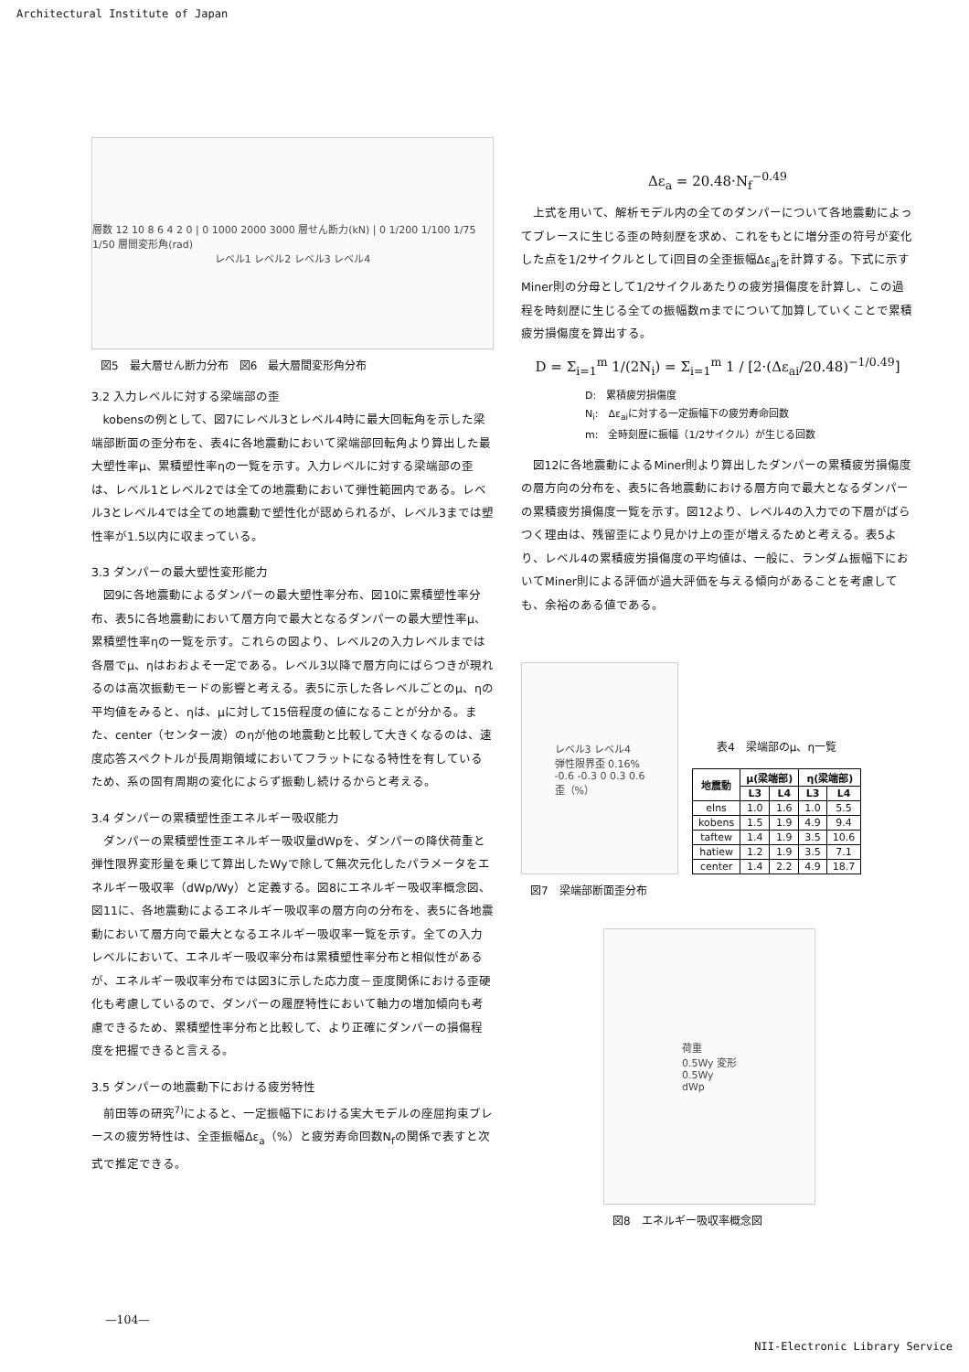Architectural Institute of Japan
層数 12 10 8 6 4 2 0 | 0 1000 2000 3000 層せん断力(kN) | 0 1/200 1/100 1/75 1/50 層間変形角(rad)
レベル1 レベル2 レベル3 レベル4
図5　最大層せん断力分布　図6　最大層間変形角分布
3.2 入力レベルに対する梁端部の歪
kobensの例として、図7にレベル3とレベル4時に最大回転角を示した梁端部断面の歪分布を、表4に各地震動において梁端部回転角より算出した最大塑性率μ、累積塑性率ηの一覧を示す。入力レベルに対する梁端部の歪は、レベル1とレベル2では全ての地震動において弾性範囲内である。レベル3とレベル4では全ての地震動で塑性化が認められるが、レベル3までは塑性率が1.5以内に収まっている。
3.3 ダンパーの最大塑性変形能力
図9に各地震動によるダンパーの最大塑性率分布、図10に累積塑性率分布、表5に各地震動において層方向で最大となるダンパーの最大塑性率μ、累積塑性率ηの一覧を示す。これらの図より、レベル2の入力レベルまでは各層でμ、ηはおおよそ一定である。レベル3以降で層方向にばらつきが現れるのは高次振動モードの影響と考える。表5に示した各レベルごとのμ、ηの平均値をみると、ηは、μに対して15倍程度の値になることが分かる。また、center（センター波）のηが他の地震動と比較して大きくなるのは、速度応答スペクトルが長周期領域においてフラットになる特性を有しているため、系の固有周期の変化によらず振動し続けるからと考える。
3.4 ダンパーの累積塑性歪エネルギー吸収能力
ダンパーの累積塑性歪エネルギー吸収量dWpを、ダンパーの降伏荷重と弾性限界変形量を乗じて算出したWyで除して無次元化したパラメータをエネルギー吸収率（dWp/Wy）と定義する。図8にエネルギー吸収率概念図、図11に、各地震動によるエネルギー吸収率の層方向の分布を、表5に各地震動において層方向で最大となるエネルギー吸収率一覧を示す。全ての入力レベルにおいて、エネルギー吸収率分布は累積塑性率分布と相似性があるが、エネルギー吸収率分布では図3に示した応力度－歪度関係における歪硬化も考慮しているので、ダンパーの履歴特性において軸力の増加傾向も考慮できるため、累積塑性率分布と比較して、より正確にダンパーの損傷程度を把握できると言える。
3.5 ダンパーの地震動下における疲労特性
前田等の研究<sup>7)</sup>によると、一定振幅下における実大モデルの座屈拘束ブレースの疲労特性は、全歪振幅Δε<sub>a</sub>（%）と疲労寿命回数N<sub>f</sub>の関係で表すと次式で推定できる。
Δε<sub>a</sub> = 20.48·N<sub>f</sub><sup>−0.49</sup>
上式を用いて、解析モデル内の全てのダンパーについて各地震動によってブレースに生じる歪の時刻歴を求め、これをもとに増分歪の符号が変化した点を1/2サイクルとしてi回目の全歪振幅Δε<sub>ai</sub>を計算する。下式に示すMiner則の分母として1/2サイクルあたりの疲労損傷度を計算し、この過程を時刻歴に生じる全ての振幅数mまでについて加算していくことで累積疲労損傷度を算出する。
D = Σ<sub>i=1</sub><sup>m</sup> 1/(2N<sub>i</sub>) = Σ<sub>i=1</sub><sup>m</sup> 1 / [2·(Δε<sub>ai</sub>/20.48)<sup>−1/0.49</sup>]
D:　累積疲労損傷度
N<sub>i</sub>:　Δε<sub>ai</sub>に対する一定振幅下の疲労寿命回数
m:　全時刻歴に振幅（1/2サイクル）が生じる回数
図12に各地震動によるMiner則より算出したダンパーの累積疲労損傷度の層方向の分布を、表5に各地震動における層方向で最大となるダンパーの累積疲労損傷度一覧を示す。図12より、レベル4の入力での下層がばらつく理由は、残留歪により見かけ上の歪が増えるためと考える。表5より、レベル4の累積疲労損傷度の平均値は、一般に、ランダム振幅下においてMiner則による評価が過大評価を与える傾向があることを考慮しても、余裕のある値である。
レベル3 レベル4
弾性限界歪 0.16%
-0.6 -0.3 0 0.3 0.6
歪（%）
図7　梁端部断面歪分布
表4　梁端部のμ、η一覧
| 地震動 | μ(梁端部) | | η(梁端部) | |
| --- | --- | --- | --- | --- |
| | L3 | L4 | L3 | L4 |
| elns | 1.0 | 1.6 | 1.0 | 5.5 |
| kobens | 1.5 | 1.9 | 4.9 | 9.4 |
| taftew | 1.4 | 1.9 | 3.5 | 10.6 |
| hatiew | 1.2 | 1.9 | 3.5 | 7.1 |
| center | 1.4 | 2.2 | 4.9 | 18.7 |
荷重
0.5Wy 変形
0.5Wy
dWp
図8　エネルギー吸収率概念図
—104—
NII-Electronic Library Service